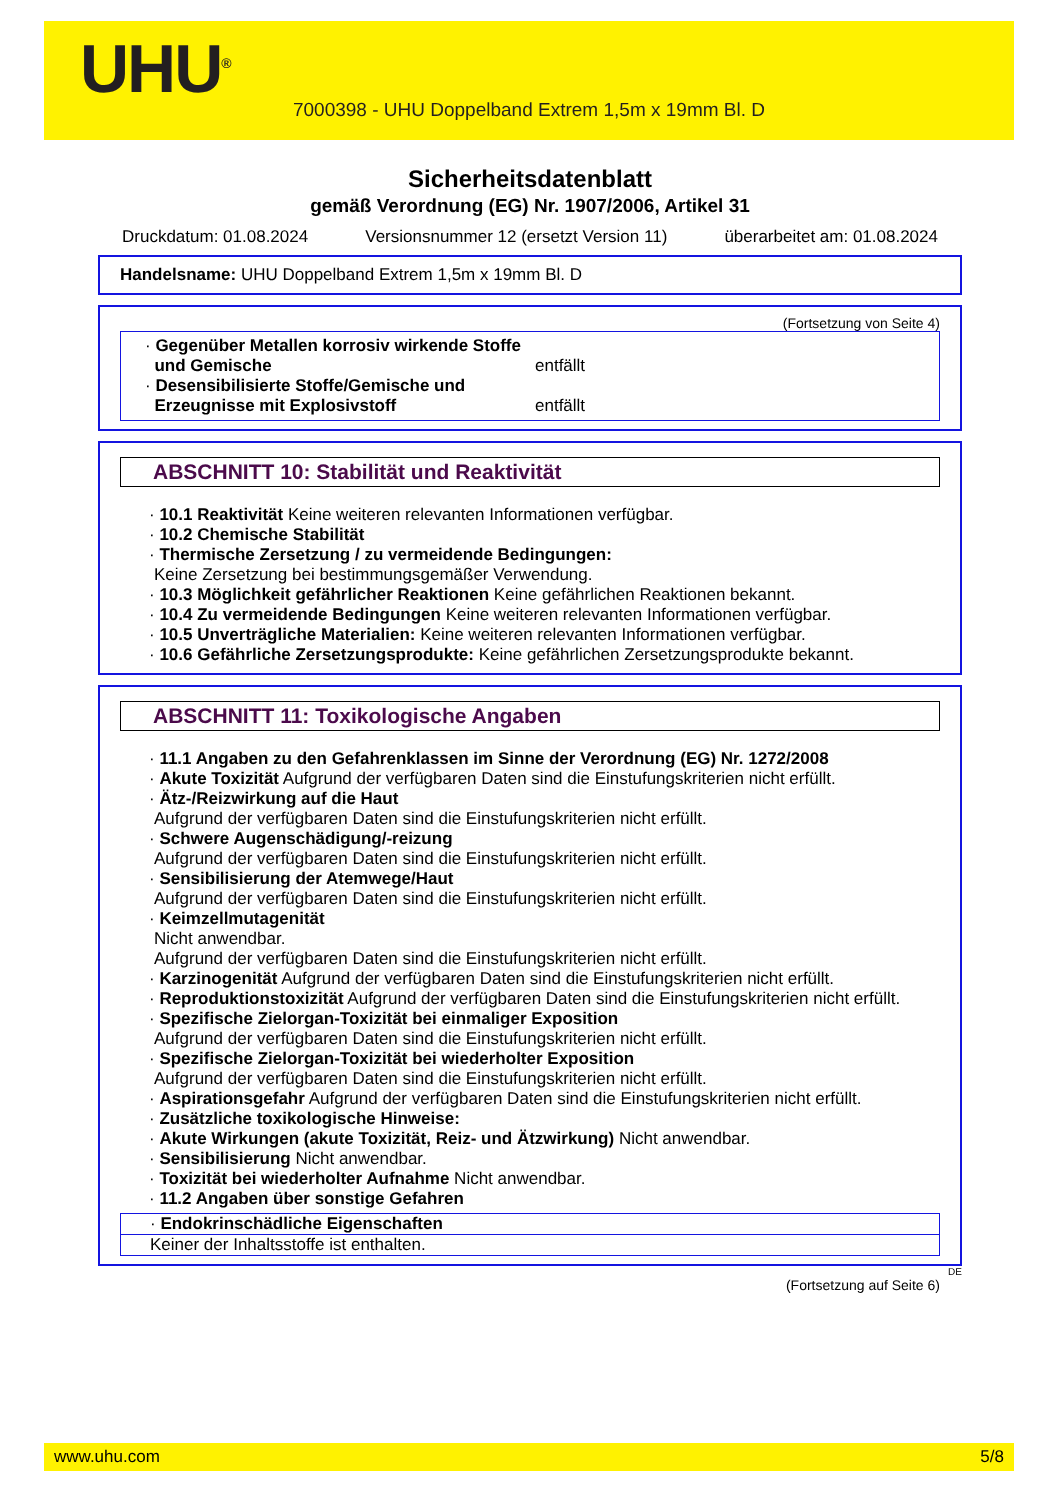UHU<sup>®</sup>
7000398 - UHU Doppelband Extrem 1,5m x 19mm Bl. D
Sicherheitsdatenblatt
gemäß Verordnung (EG) Nr. 1907/2006, Artikel 31
Druckdatum: 01.08.2024 Versionsnummer 12 (ersetzt Version 11) überarbeitet am: 01.08.2024
Handelsname: UHU Doppelband Extrem 1,5m x 19mm Bl. D
(Fortsetzung von Seite 4)
· Gegenüber Metallen korrosiv wirkende Stoffe
und Gemische
entfällt
· Desensibilisierte Stoffe/Gemische und
Erzeugnisse mit Explosivstoff
entfällt
ABSCHNITT 10: Stabilität und Reaktivität
· 10.1 Reaktivität Keine weiteren relevanten Informationen verfügbar.
· 10.2 Chemische Stabilität
· Thermische Zersetzung / zu vermeidende Bedingungen:
Keine Zersetzung bei bestimmungsgemäßer Verwendung.
· 10.3 Möglichkeit gefährlicher Reaktionen Keine gefährlichen Reaktionen bekannt.
· 10.4 Zu vermeidende Bedingungen Keine weiteren relevanten Informationen verfügbar.
· 10.5 Unverträgliche Materialien: Keine weiteren relevanten Informationen verfügbar.
· 10.6 Gefährliche Zersetzungsprodukte: Keine gefährlichen Zersetzungsprodukte bekannt.
ABSCHNITT 11: Toxikologische Angaben
· 11.1 Angaben zu den Gefahrenklassen im Sinne der Verordnung (EG) Nr. 1272/2008
· Akute Toxizität Aufgrund der verfügbaren Daten sind die Einstufungskriterien nicht erfüllt.
· Ätz-/Reizwirkung auf die Haut
Aufgrund der verfügbaren Daten sind die Einstufungskriterien nicht erfüllt.
· Schwere Augenschädigung/-reizung
Aufgrund der verfügbaren Daten sind die Einstufungskriterien nicht erfüllt.
· Sensibilisierung der Atemwege/Haut
Aufgrund der verfügbaren Daten sind die Einstufungskriterien nicht erfüllt.
· Keimzellmutagenität
Nicht anwendbar.
Aufgrund der verfügbaren Daten sind die Einstufungskriterien nicht erfüllt.
· Karzinogenität Aufgrund der verfügbaren Daten sind die Einstufungskriterien nicht erfüllt.
· Reproduktionstoxizität Aufgrund der verfügbaren Daten sind die Einstufungskriterien nicht erfüllt.
· Spezifische Zielorgan-Toxizität bei einmaliger Exposition
Aufgrund der verfügbaren Daten sind die Einstufungskriterien nicht erfüllt.
· Spezifische Zielorgan-Toxizität bei wiederholter Exposition
Aufgrund der verfügbaren Daten sind die Einstufungskriterien nicht erfüllt.
· Aspirationsgefahr Aufgrund der verfügbaren Daten sind die Einstufungskriterien nicht erfüllt.
· Zusätzliche toxikologische Hinweise:
· Akute Wirkungen (akute Toxizität, Reiz- und Ätzwirkung) Nicht anwendbar.
· Sensibilisierung Nicht anwendbar.
· Toxizität bei wiederholter Aufnahme Nicht anwendbar.
· 11.2 Angaben über sonstige Gefahren
· Endokrinschädliche Eigenschaften
Keiner der Inhaltsstoffe ist enthalten.
DE
(Fortsetzung auf Seite 6)
www.uhu.com 5/8